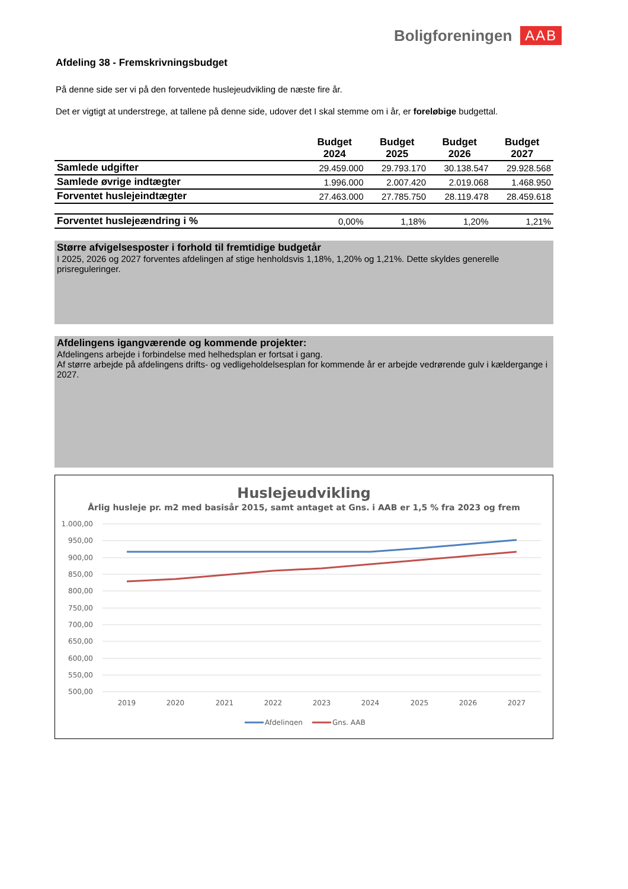Boligforeningen AAB
Afdeling 38 - Fremskrivningsbudget
På denne side ser vi på den forventede huslejeudvikling de næste fire år.
Det er vigtigt at understrege, at tallene på denne side, udover det I skal stemme om i år, er foreløbige budgettal.
| | Budget 2024 | Budget 2025 | Budget 2026 | Budget 2027 |
| --- | --- | --- | --- | --- |
| Samlede udgifter | 29.459.000 | 29.793.170 | 30.138.547 | 29.928.568 |
| Samlede øvrige indtægter | 1.996.000 | 2.007.420 | 2.019.068 | 1.468.950 |
| Forventet huslejeindtægter | 27.463.000 | 27.785.750 | 28.119.478 | 28.459.618 |
| Forventet huslejeændring i % | 0,00% | 1,18% | 1,20% | 1,21% |
Større afvigelsesposter i forhold til fremtidige budgetår
I 2025, 2026 og 2027 forventes afdelingen af stige henholdsvis 1,18%, 1,20% og 1,21%. Dette skyldes generelle prisreguleringer.
Afdelingens igangværende og kommende projekter:
Afdelingens arbejde i forbindelse med helhedsplan er fortsat i gang.
Af større arbejde på afdelingens drifts- og vedligeholdelsesplan for kommende år er arbejde vedrørende gulv i kældergange i 2027.
Huslejeudvikling
Årlig husleje pr. m2 med basisår 2015, samt antaget at Gns. i AAB er 1,5 % fra 2023 og frem
1.000,00
950,00
900,00
850,00
800,00
750,00
700,00
650,00
600,00
550,00
500,00
2019
2020
2021
2022
2023
2024
2025
2026
2027
Afdelingen
Gns. AAB